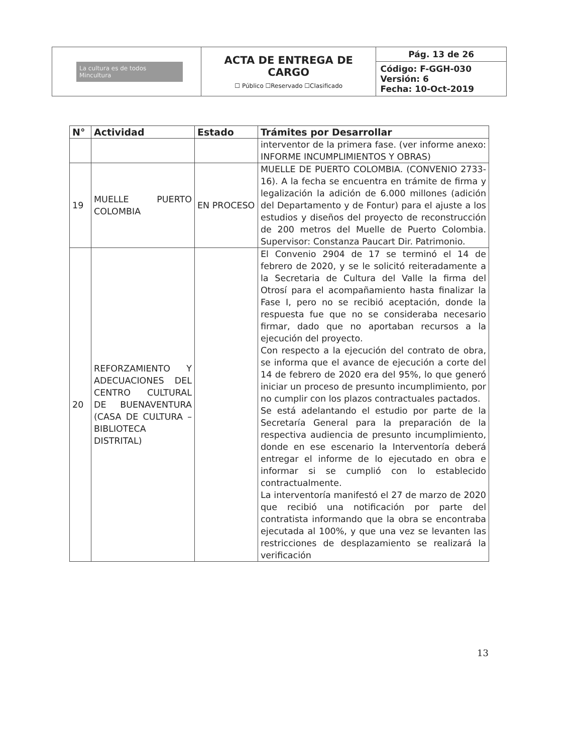| La cultura es de todos Mincultura | ACTA DE ENTREGA DE CARGO ☐ Público ☐Reservado ☐Clasificado | Pág. 13 de 26 |
| | | Código: F-GGH-030 Versión: 6 Fecha: 10-Oct-2019 |
| N° | Actividad | Estado | Trámites por Desarrollar |
| --- | --- | --- | --- |
| | | | interventor de la primera fase. (ver informe anexo: INFORME INCUMPLIMIENTOS Y OBRAS) |
| 19 | MUELLE PUERTO COLOMBIA | EN PROCESO | MUELLE DE PUERTO COLOMBIA. (CONVENIO 2733-16). A la fecha se encuentra en trámite de firma y legalización la adición de 6.000 millones (adición del Departamento y de Fontur) para el ajuste a los estudios y diseños del proyecto de reconstrucción de 200 metros del Muelle de Puerto Colombia. Supervisor: Constanza Paucart Dir. Patrimonio. |
| 20 | REFORZAMIENTO Y ADECUACIONES DEL CENTRO CULTURAL DE BUENAVENTURA (CASA DE CULTURA – BIBLIOTECA DISTRITAL) | | El Convenio 2904 de 17 se terminó el 14 de febrero de 2020, y se le solicitó reiteradamente a la Secretaria de Cultura del Valle la firma del Otrosí para el acompañamiento hasta finalizar la Fase I, pero no se recibió aceptación, donde la respuesta fue que no se consideraba necesario firmar, dado que no aportaban recursos a la ejecución del proyecto. Con respecto a la ejecución del contrato de obra, se informa que el avance de ejecución a corte del 14 de febrero de 2020 era del 95%, lo que generó iniciar un proceso de presunto incumplimiento, por no cumplir con los plazos contractuales pactados. Se está adelantando el estudio por parte de la Secretaría General para la preparación de la respectiva audiencia de presunto incumplimiento, donde en ese escenario la Interventoría deberá entregar el informe de lo ejecutado en obra e informar si se cumplió con lo establecido contractualmente. La interventoría manifestó el 27 de marzo de 2020 que recibió una notificación por parte del contratista informando que la obra se encontraba ejecutada al 100%, y que una vez se levanten las restricciones de desplazamiento se realizará la verificación |
13